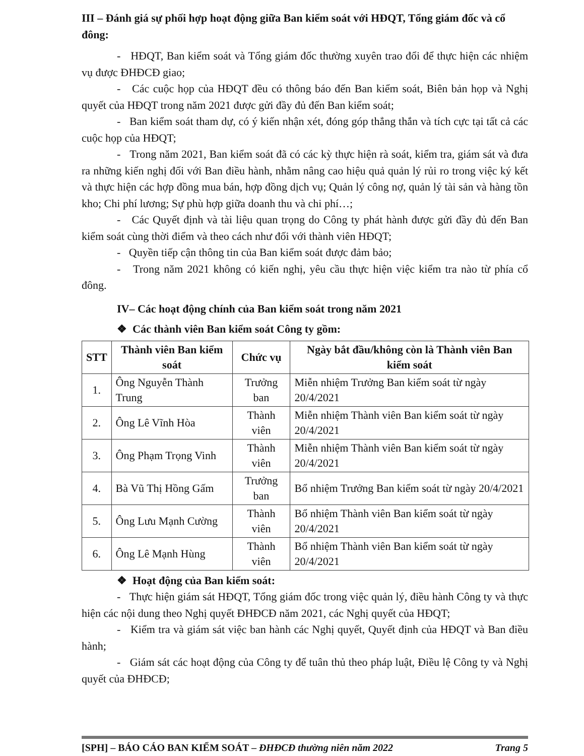III – Đánh giá sự phối hợp hoạt động giữa Ban kiểm soát với HĐQT, Tổng giám đốc và cổ đông:
- HĐQT, Ban kiểm soát và Tổng giám đốc thường xuyên trao đổi để thực hiện các nhiệm vụ được ĐHĐCĐ giao;
- Các cuộc họp của HĐQT đều có thông báo đến Ban kiểm soát, Biên bản họp và Nghị quyết của HĐQT trong năm 2021 được gửi đầy đủ đến Ban kiểm soát;
- Ban kiểm soát tham dự, có ý kiến nhận xét, đóng góp thẳng thắn và tích cực tại tất cả các cuộc họp của HĐQT;
- Trong năm 2021, Ban kiểm soát đã có các kỳ thực hiện rà soát, kiểm tra, giám sát và đưa ra những kiến nghị đối với Ban điều hành, nhằm nâng cao hiệu quả quản lý rủi ro trong việc ký kết và thực hiện các hợp đồng mua bán, hợp đồng dịch vụ; Quản lý công nợ, quản lý tài sản và hàng tồn kho; Chi phí lương; Sự phù hợp giữa doanh thu và chi phí…;
- Các Quyết định và tài liệu quan trọng do Công ty phát hành được gửi đầy đủ đến Ban kiểm soát cùng thời điểm và theo cách như đối với thành viên HĐQT;
- Quyền tiếp cận thông tin của Ban kiểm soát được đảm bảo;
- Trong năm 2021 không có kiến nghị, yêu cầu thực hiện việc kiểm tra nào từ phía cổ đông.
IV– Các hoạt động chính của Ban kiểm soát trong năm 2021
❖ Các thành viên Ban kiểm soát Công ty gồm:
| STT | Thành viên Ban kiểm soát | Chức vụ | Ngày bắt đầu/không còn là Thành viên Ban kiểm soát |
| --- | --- | --- | --- |
| 1. | Ông Nguyễn Thành Trung | Trưởng ban | Miễn nhiệm Trưởng Ban kiểm soát từ ngày 20/4/2021 |
| 2. | Ông Lê Vĩnh Hòa | Thành viên | Miễn nhiệm Thành viên Ban kiểm soát từ ngày 20/4/2021 |
| 3. | Ông Phạm Trọng Vinh | Thành viên | Miễn nhiệm Thành viên Ban kiểm soát từ ngày 20/4/2021 |
| 4. | Bà Vũ Thị Hồng Gấm | Trưởng ban | Bổ nhiệm Trưởng Ban kiểm soát từ ngày 20/4/2021 |
| 5. | Ông Lưu Mạnh Cường | Thành viên | Bổ nhiệm Thành viên Ban kiểm soát từ ngày 20/4/2021 |
| 6. | Ông Lê Mạnh Hùng | Thành viên | Bổ nhiệm Thành viên Ban kiểm soát từ ngày 20/4/2021 |
❖ Hoạt động của Ban kiểm soát:
- Thực hiện giám sát HĐQT, Tổng giám đốc trong việc quản lý, điều hành Công ty và thực hiện các nội dung theo Nghị quyết ĐHĐCĐ năm 2021, các Nghị quyết của HĐQT;
- Kiểm tra và giám sát việc ban hành các Nghị quyết, Quyết định của HĐQT và Ban điều hành;
- Giám sát các hoạt động của Công ty để tuân thủ theo pháp luật, Điều lệ Công ty và Nghị quyết của ĐHĐCĐ;
[SPH] – BÁO CÁO BAN KIỂM SOÁT – ĐHĐCĐ thường niên năm 2022 Trang 5